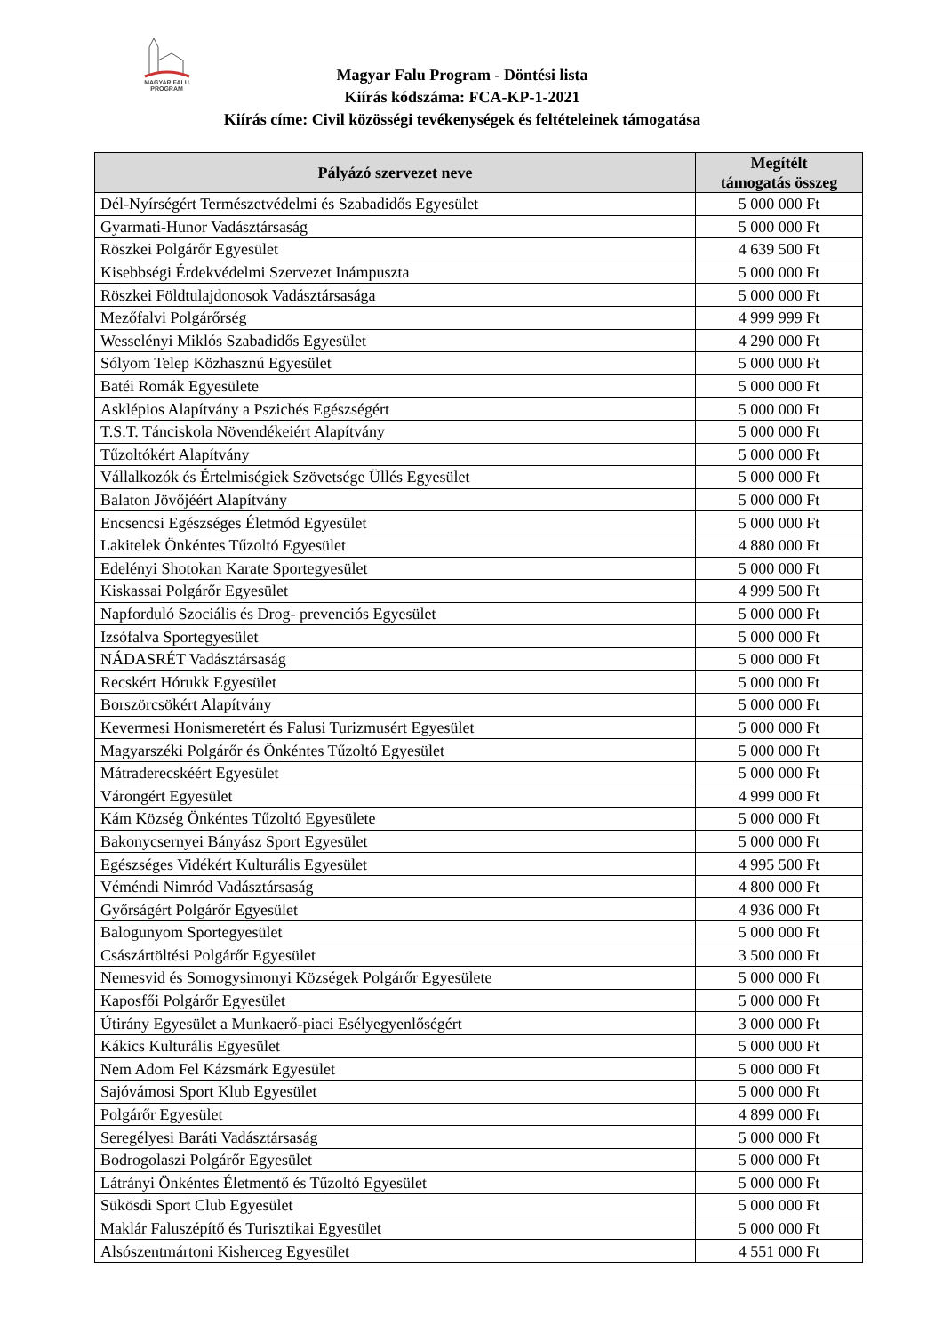MAGYAR FALU PROGRAM
Magyar Falu Program - Döntési lista
Kiírás kódszáma: FCA-KP-1-2021
Kiírás címe: Civil közösségi tevékenységek és feltételeinek támogatása
| Pályázó szervezet neve | Megítélt támogatás összeg |
| --- | --- |
| Dél-Nyírségért Természetvédelmi és Szabadidős Egyesület | 5 000 000 Ft |
| Gyarmati-Hunor Vadásztársaság | 5 000 000 Ft |
| Röszkei Polgárőr Egyesület | 4 639 500 Ft |
| Kisebbségi Érdekvédelmi Szervezet Inámpuszta | 5 000 000 Ft |
| Röszkei Földtulajdonosok Vadásztársasága | 5 000 000 Ft |
| Mezőfalvi Polgárőrség | 4 999 999 Ft |
| Wesselényi Miklós Szabadidős Egyesület | 4 290 000 Ft |
| Sólyom Telep Közhasznú Egyesület | 5 000 000 Ft |
| Batéi Romák Egyesülete | 5 000 000 Ft |
| Asklépios Alapítvány a Pszichés Egészségért | 5 000 000 Ft |
| T.S.T. Tánciskola Növendékeiért Alapítvány | 5 000 000 Ft |
| Tűzoltókért Alapítvány | 5 000 000 Ft |
| Vállalkozók és Értelmiségiek Szövetsége Üllés Egyesület | 5 000 000 Ft |
| Balaton Jövőjéért Alapítvány | 5 000 000 Ft |
| Encsencsi Egészséges Életmód Egyesület | 5 000 000 Ft |
| Lakitelek Önkéntes Tűzoltó Egyesület | 4 880 000 Ft |
| Edelényi Shotokan Karate Sportegyesület | 5 000 000 Ft |
| Kiskassai Polgárőr Egyesület | 4 999 500 Ft |
| Napforduló Szociális és Drog- prevenciós Egyesület | 5 000 000 Ft |
| Izsófalva Sportegyesület | 5 000 000 Ft |
| NÁDASRÉT Vadásztársaság | 5 000 000 Ft |
| Recskért Hórukk Egyesület | 5 000 000 Ft |
| Borszörcsökért Alapítvány | 5 000 000 Ft |
| Kevermesi Honismeretért és Falusi Turizmusért Egyesület | 5 000 000 Ft |
| Magyarszéki Polgárőr és Önkéntes Tűzoltó Egyesület | 5 000 000 Ft |
| Mátraderecskéért Egyesület | 5 000 000 Ft |
| Várongért Egyesület | 4 999 000 Ft |
| Kám Község Önkéntes Tűzoltó Egyesülete | 5 000 000 Ft |
| Bakonycsernyei Bányász Sport Egyesület | 5 000 000 Ft |
| Egészséges Vidékért Kulturális Egyesület | 4 995 500 Ft |
| Véméndi Nimród Vadásztársaság | 4 800 000 Ft |
| Győrságért Polgárőr Egyesület | 4 936 000 Ft |
| Balogunyom Sportegyesület | 5 000 000 Ft |
| Császártöltési Polgárőr Egyesület | 3 500 000 Ft |
| Nemesvid és Somogysimonyi Községek Polgárőr Egyesülete | 5 000 000 Ft |
| Kaposfői Polgárőr Egyesület | 5 000 000 Ft |
| Útirány Egyesület a Munkaerő-piaci Esélyegyenlőségért | 3 000 000 Ft |
| Kákics Kulturális Egyesület | 5 000 000 Ft |
| Nem Adom Fel Kázsmárk Egyesület | 5 000 000 Ft |
| Sajóvámosi Sport Klub Egyesület | 5 000 000 Ft |
| Polgárőr Egyesület | 4 899 000 Ft |
| Seregélyesi Baráti Vadásztársaság | 5 000 000 Ft |
| Bodrogolaszi Polgárőr Egyesület | 5 000 000 Ft |
| Látrányi Önkéntes Életmentő és Tűzoltó Egyesület | 5 000 000 Ft |
| Sükösdi Sport Club Egyesület | 5 000 000 Ft |
| Maklár Faluszépítő és Turisztikai Egyesület | 5 000 000 Ft |
| Alsószentmártoni Kisherceg Egyesület | 4 551 000 Ft |